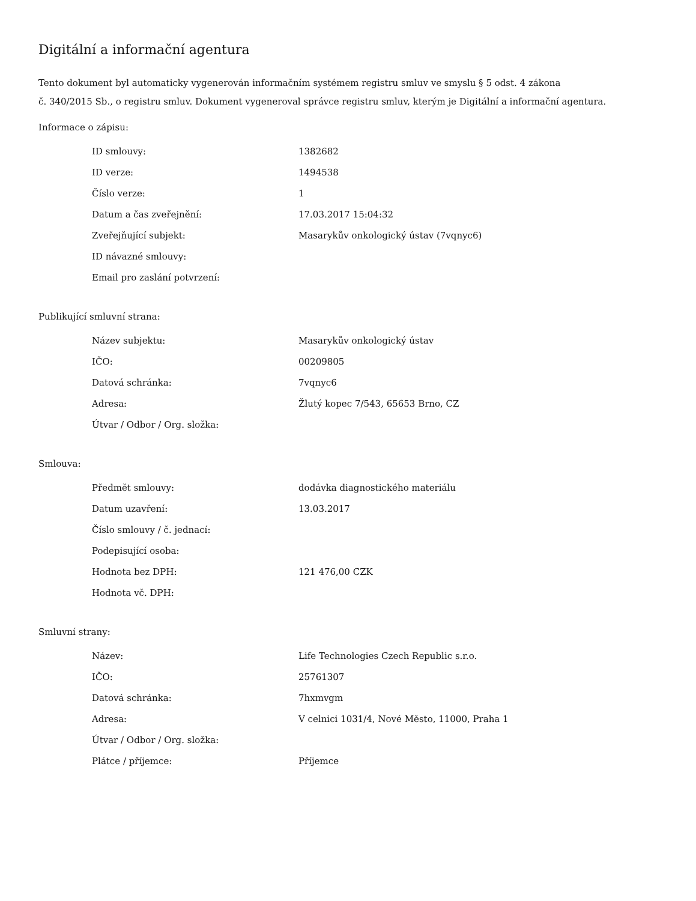Digitální a informační agentura
Tento dokument byl automaticky vygenerován informačním systémem registru smluv ve smyslu § 5 odst. 4 zákona
č. 340/2015 Sb., o registru smluv. Dokument vygeneroval správce registru smluv, kterým je Digitální a informační agentura.
Informace o zápisu:
| ID smlouvy: | 1382682 |
| ID verze: | 1494538 |
| Číslo verze: | 1 |
| Datum a čas zveřejnění: | 17.03.2017 15:04:32 |
| Zveřejňující subjekt: | Masarykův onkologický ústav (7vqnyc6) |
| ID návazné smlouvy: | |
| Email pro zaslání potvrzení: | |
Publikující smluvní strana:
| Název subjektu: | Masarykův onkologický ústav |
| IČO: | 00209805 |
| Datová schránka: | 7vqnyc6 |
| Adresa: | Žlutý kopec 7/543, 65653 Brno, CZ |
| Útvar / Odbor / Org. složka: | |
Smlouva:
| Předmět smlouvy: | dodávka diagnostického materiálu |
| Datum uzavření: | 13.03.2017 |
| Číslo smlouvy / č. jednací: | |
| Podepisující osoba: | |
| Hodnota bez DPH: | 121 476,00 CZK |
| Hodnota vč. DPH: | |
Smluvní strany:
| Název: | Life Technologies Czech Republic s.r.o. |
| IČO: | 25761307 |
| Datová schránka: | 7hxmvgm |
| Adresa: | V celnici 1031/4, Nové Město, 11000, Praha 1 |
| Útvar / Odbor / Org. složka: | |
| Plátce / příjemce: | Příjemce |